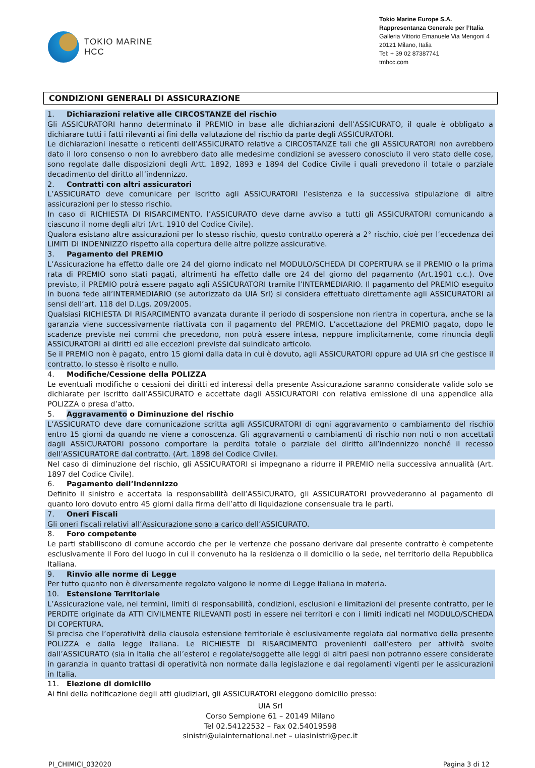TOKIO MARINE
HCC
Tokio Marine Europe S.A.
Rappresentanza Generale per l’Italia
Galleria Vittorio Emanuele Via Mengoni 4
20121 Milano, Italia
Tel: + 39 02 87387741
tmhcc.com
CONDIZIONI GENERALI DI ASSICURAZIONE
1. Dichiarazioni relative alle CIRCOSTANZE del rischio
Gli ASSICURATORI hanno determinato il PREMIO in base alle dichiarazioni dell’ASSICURATO, il quale è obbligato a dichiarare tutti i fatti rilevanti ai fini della valutazione del rischio da parte degli ASSICURATORI.
Le dichiarazioni inesatte o reticenti dell’ASSICURATO relative a CIRCOSTANZE tali che gli ASSICURATORI non avrebbero dato il loro consenso o non lo avrebbero dato alle medesime condizioni se avessero conosciuto il vero stato delle cose, sono regolate dalle disposizioni degli Artt. 1892, 1893 e 1894 del Codice Civile i quali prevedono il totale o parziale decadimento del diritto all’indennizzo.
2. Contratti con altri assicuratori
L’ASSICURATO deve comunicare per iscritto agli ASSICURATORI l’esistenza e la successiva stipulazione di altre assicurazioni per lo stesso rischio.
In caso di RICHIESTA DI RISARCIMENTO, l’ASSICURATO deve darne avviso a tutti gli ASSICURATORI comunicando a ciascuno il nome degli altri (Art. 1910 del Codice Civile).
Qualora esistano altre assicurazioni per lo stesso rischio, questo contratto opererà a 2° rischio, cioè per l’eccedenza dei LIMITI DI INDENNIZZO rispetto alla copertura delle altre polizze assicurative.
3. Pagamento del PREMIO
L’Assicurazione ha effetto dalle ore 24 del giorno indicato nel MODULO/SCHEDA DI COPERTURA se il PREMIO o la prima rata di PREMIO sono stati pagati, altrimenti ha effetto dalle ore 24 del giorno del pagamento (Art.1901 c.c.). Ove previsto, il PREMIO potrà essere pagato agli ASSICURATORI tramite l’INTERMEDIARIO. Il pagamento del PREMIO eseguito in buona fede all’INTERMEDIARIO (se autorizzato da UIA Srl) si considera effettuato direttamente agli ASSICURATORI ai sensi dell’art. 118 del D.Lgs. 209/2005.
Qualsiasi RICHIESTA DI RISARCIMENTO avanzata durante il periodo di sospensione non rientra in copertura, anche se la garanzia viene successivamente riattivata con il pagamento del PREMIO. L’accettazione del PREMIO pagato, dopo le scadenze previste nei commi che precedono, non potrà essere intesa, neppure implicitamente, come rinuncia degli ASSICURATORI ai diritti ed alle eccezioni previste dal suindicato articolo.
Se il PREMIO non è pagato, entro 15 giorni dalla data in cui è dovuto, agli ASSICURATORI oppure ad UIA srl che gestisce il contratto, lo stesso è risolto e nullo.
4. Modifiche/Cessione della POLIZZA
Le eventuali modifiche o cessioni dei diritti ed interessi della presente Assicurazione saranno considerate valide solo se dichiarate per iscritto dall’ASSICURATO e accettate dagli ASSICURATORI con relativa emissione di una appendice alla POLIZZA o presa d’atto.
5. Aggravamento o Diminuzione del rischio
L’ASSICURATO deve dare comunicazione scritta agli ASSICURATORI di ogni aggravamento o cambiamento del rischio entro 15 giorni da quando ne viene a conoscenza. Gli aggravamenti o cambiamenti di rischio non noti o non accettati dagli ASSICURATORI possono comportare la perdita totale o parziale del diritto all’indennizzo nonché il recesso dell’ASSICURATORE dal contratto. (Art. 1898 del Codice Civile).
Nel caso di diminuzione del rischio, gli ASSICURATORI si impegnano a ridurre il PREMIO nella successiva annualità (Art. 1897 del Codice Civile).
6. Pagamento dell’indennizzo
Definito il sinistro e accertata la responsabilità dell’ASSICURATO, gli ASSICURATORI provvederanno al pagamento di quanto loro dovuto entro 45 giorni dalla firma dell’atto di liquidazione consensuale tra le parti.
7. Oneri Fiscali
Gli oneri fiscali relativi all’Assicurazione sono a carico dell’ASSICURATO.
8. Foro competente
Le parti stabiliscono di comune accordo che per le vertenze che possano derivare dal presente contratto è competente esclusivamente il Foro del luogo in cui il convenuto ha la residenza o il domicilio o la sede, nel territorio della Repubblica Italiana.
9. Rinvio alle norme di Legge
Per tutto quanto non è diversamente regolato valgono le norme di Legge italiana in materia.
10. Estensione Territoriale
L’Assicurazione vale, nei termini, limiti di responsabilità, condizioni, esclusioni e limitazioni del presente contratto, per le PERDITE originate da ATTI CIVILMENTE RILEVANTI posti in essere nei territori e con i limiti indicati nel MODULO/SCHEDA DI COPERTURA.
Si precisa che l’operatività della clausola estensione territoriale è esclusivamente regolata dal normativo della presente POLIZZA e dalla legge italiana. Le RICHIESTE DI RISARCIMENTO provenienti dall’estero per attività svolte dall’ASSICURATO (sia in Italia che all’estero) e regolate/soggette alle leggi di altri paesi non potranno essere considerate in garanzia in quanto trattasi di operatività non normate dalla legislazione e dai regolamenti vigenti per le assicurazioni in Italia.
11. Elezione di domicilio
Ai fini della notificazione degli atti giudiziari, gli ASSICURATORI eleggono domicilio presso:
UIA Srl
Corso Sempione 61 – 20149 Milano
Tel 02.54122532 – Fax 02.54019598
sinistri@uiainternational.net – uiasinistri@pec.it
PI_CHIMICI_032020 Pagina 3 di 12